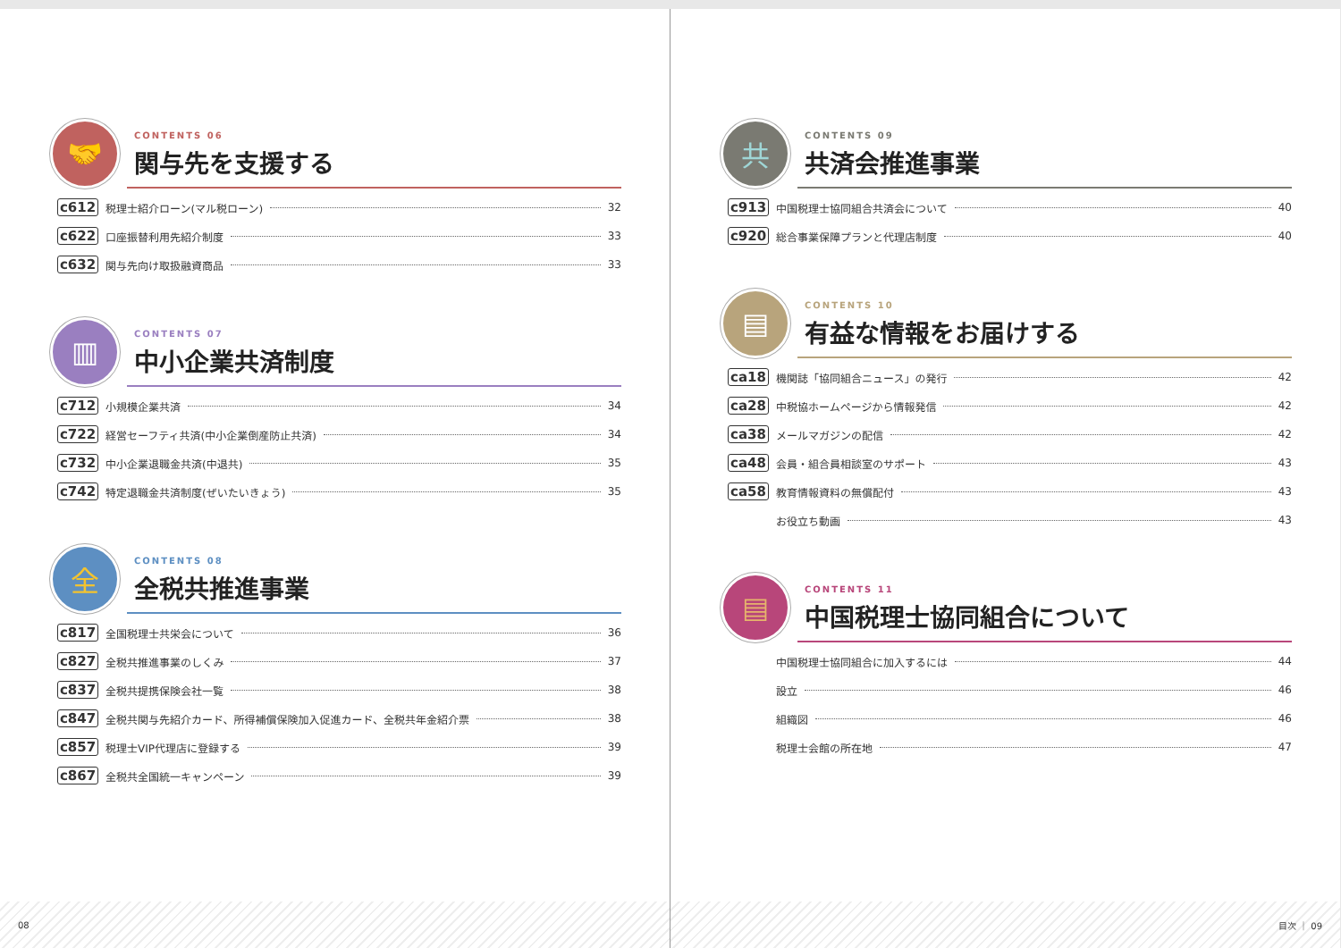🤝
CONTENTS 06
関与先を支援する
c612 税理士紹介ローン(マル税ローン) 32
c622 口座振替利用先紹介制度 33
c632 関与先向け取扱融資商品 33
▥
CONTENTS 07
中小企業共済制度
c712 小規模企業共済 34
c722 経営セーフティ共済(中小企業倒産防止共済) 34
c732 中小企業退職金共済(中退共) 35
c742 特定退職金共済制度(ぜいたいきょう) 35
全
CONTENTS 08
全税共推進事業
c817 全国税理士共栄会について 36
c827 全税共推進事業のしくみ 37
c837 全税共提携保険会社一覧 38
c847 全税共関与先紹介カード、所得補償保険加入促進カード、全税共年金紹介票 38
c857 税理士VIP代理店に登録する 39
c867 全税共全国統一キャンペーン 39
08
共
CONTENTS 09
共済会推進事業
c913 中国税理士協同組合共済会について 40
c920 総合事業保障プランと代理店制度 40
▤
CONTENTS 10
有益な情報をお届けする
ca18 機関誌「協同組合ニュース」の発行 42
ca28 中税協ホームページから情報発信 42
ca38 メールマガジンの配信 42
ca48 会員・組合員相談室のサポート 43
ca58 教育情報資料の無償配付 43
お役立ち動画 43
▤
CONTENTS 11
中国税理士協同組合について
中国税理士協同組合に加入するには 44
設立 46
組織図 46
税理士会館の所在地 47
目次 ｜ 09